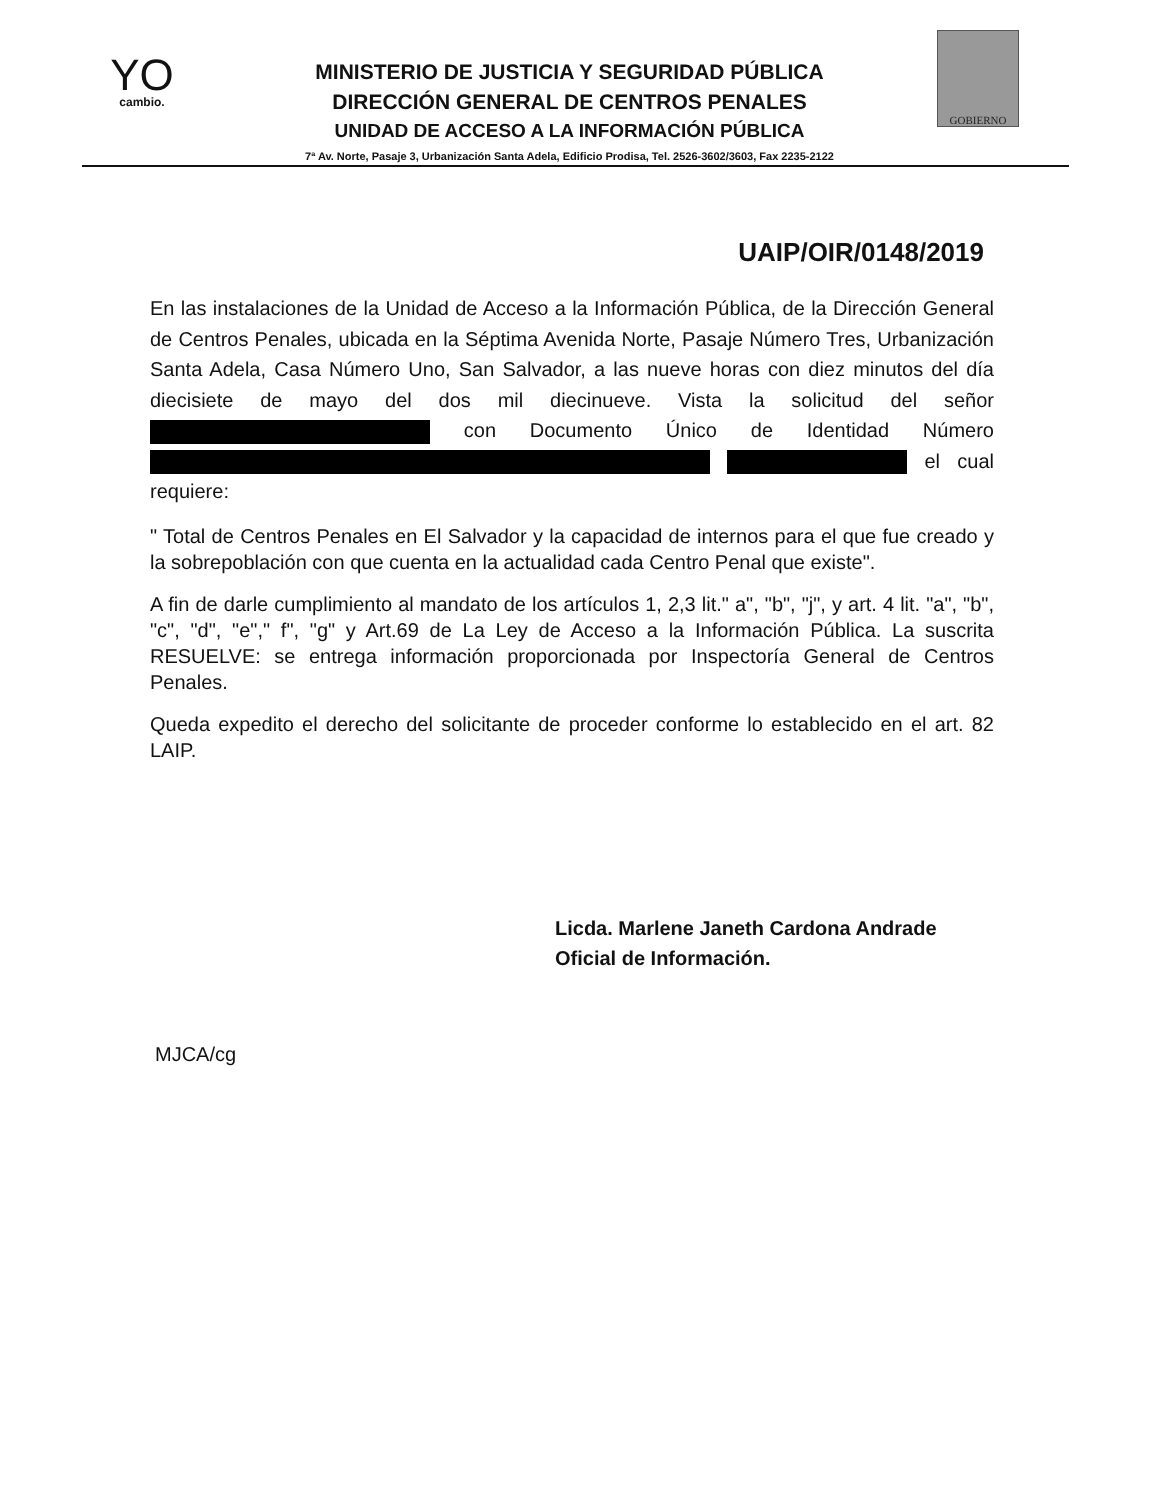YO
cambio.
MINISTERIO DE JUSTICIA Y SEGURIDAD PÚBLICA
DIRECCIÓN GENERAL DE CENTROS PENALES
UNIDAD DE ACCESO A LA INFORMACIÓN PÚBLICA
7ª Av. Norte, Pasaje 3, Urbanización Santa Adela, Edificio Prodisa, Tel. 2526-3602/3603, Fax 2235-2122
GOBIERNO
UAIP/OIR/0148/2019
En las instalaciones de la Unidad de Acceso a la Información Pública, de la Dirección General de Centros Penales, ubicada en la Séptima Avenida Norte, Pasaje Número Tres, Urbanización Santa Adela, Casa Número Uno, San Salvador, a las nueve horas con diez minutos del día diecisiete de mayo del dos mil diecinueve. Vista la solicitud del señor con Documento Único de Identidad Número el cual requiere:
" Total de Centros Penales en El Salvador y la capacidad de internos para el que fue creado y la sobrepoblación con que cuenta en la actualidad cada Centro Penal que existe".
A fin de darle cumplimiento al mandato de los artículos 1, 2,3 lit." a", "b", "j", y art. 4 lit. "a", "b", "c", "d", "e"," f", "g" y Art.69 de La Ley de Acceso a la Información Pública. La suscrita RESUELVE: se entrega información proporcionada por Inspectoría General de Centros Penales.
Queda expedito el derecho del solicitante de proceder conforme lo establecido en el art. 82 LAIP.
Licda. Marlene Janeth Cardona Andrade
Oficial de Información.
MJCA/cg